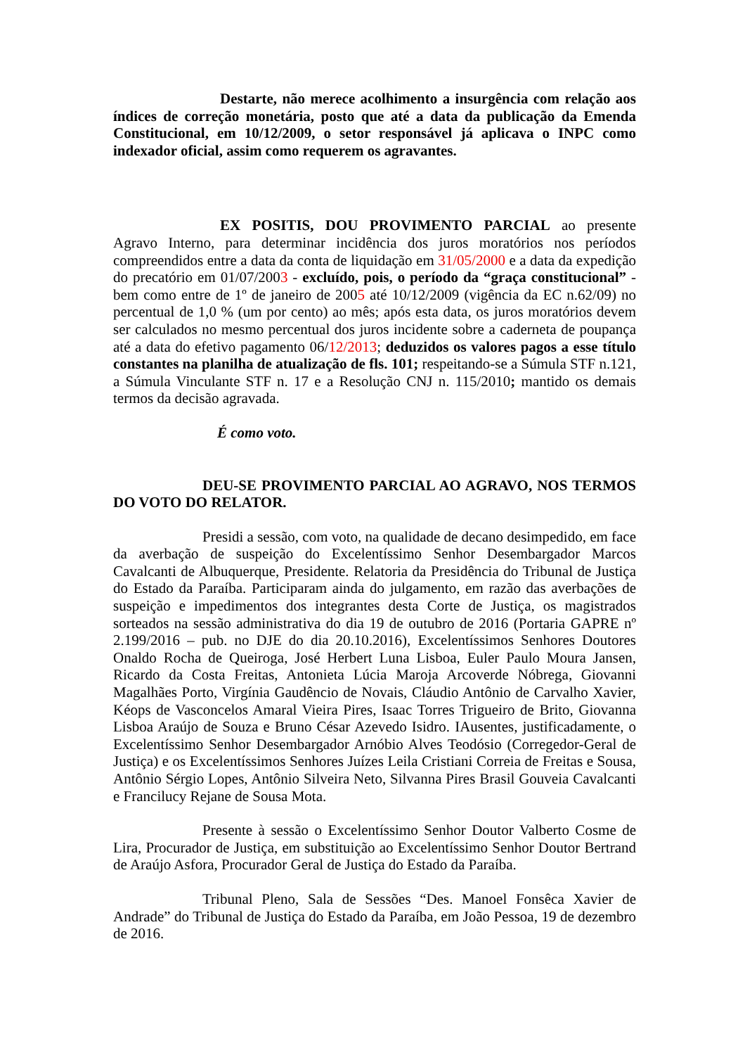Destarte, não merece acolhimento a insurgência com relação aos índices de correção monetária, posto que até a data da publicação da Emenda Constitucional, em 10/12/2009, o setor responsável já aplicava o INPC como indexador oficial, assim como requerem os agravantes.
EX POSITIS, DOU PROVIMENTO PARCIAL ao presente Agravo Interno, para determinar incidência dos juros moratórios nos períodos compreendidos entre a data da conta de liquidação em 31/05/2000 e a data da expedição do precatório em 01/07/2003 - excluído, pois, o período da “graça constitucional” - bem como entre de 1º de janeiro de 2005 até 10/12/2009 (vigência da EC n.62/09) no percentual de 1,0 % (um por cento) ao mês; após esta data, os juros moratórios devem ser calculados no mesmo percentual dos juros incidente sobre a caderneta de poupança até a data do efetivo pagamento 06/12/2013; deduzidos os valores pagos a esse título constantes na planilha de atualização de fls. 101; respeitando-se a Súmula STF n.121, a Súmula Vinculante STF n. 17 e a Resolução CNJ n. 115/2010; mantido os demais termos da decisão agravada.
É como voto.
DEU-SE PROVIMENTO PARCIAL AO AGRAVO, NOS TERMOS DO VOTO DO RELATOR.
Presidi a sessão, com voto, na qualidade de decano desimpedido, em face da averbação de suspeição do Excelentíssimo Senhor Desembargador Marcos Cavalcanti de Albuquerque, Presidente. Relatoria da Presidência do Tribunal de Justiça do Estado da Paraíba. Participaram ainda do julgamento, em razão das averbações de suspeição e impedimentos dos integrantes desta Corte de Justiça, os magistrados sorteados na sessão administrativa do dia 19 de outubro de 2016 (Portaria GAPRE nº 2.199/2016 – pub. no DJE do dia 20.10.2016), Excelentíssimos Senhores Doutores Onaldo Rocha de Queiroga, José Herbert Luna Lisboa, Euler Paulo Moura Jansen, Ricardo da Costa Freitas, Antonieta Lúcia Maroja Arcoverde Nóbrega, Giovanni Magalhães Porto, Virgínia Gaudêncio de Novais, Cláudio Antônio de Carvalho Xavier, Kéops de Vasconcelos Amaral Vieira Pires, Isaac Torres Trigueiro de Brito, Giovanna Lisboa Araújo de Souza e Bruno César Azevedo Isidro. IAusentes, justificadamente, o Excelentíssimo Senhor Desembargador Arnóbio Alves Teodósio (Corregedor-Geral de Justiça) e os Excelentíssimos Senhores Juízes Leila Cristiani Correia de Freitas e Sousa, Antônio Sérgio Lopes, Antônio Silveira Neto, Silvanna Pires Brasil Gouveia Cavalcanti e Francilucy Rejane de Sousa Mota.
Presente à sessão o Excelentíssimo Senhor Doutor Valberto Cosme de Lira, Procurador de Justiça, em substituição ao Excelentíssimo Senhor Doutor Bertrand de Araújo Asfora, Procurador Geral de Justiça do Estado da Paraíba.
Tribunal Pleno, Sala de Sessões “Des. Manoel Fonsêca Xavier de Andrade” do Tribunal de Justiça do Estado da Paraíba, em João Pessoa, 19 de dezembro de 2016.